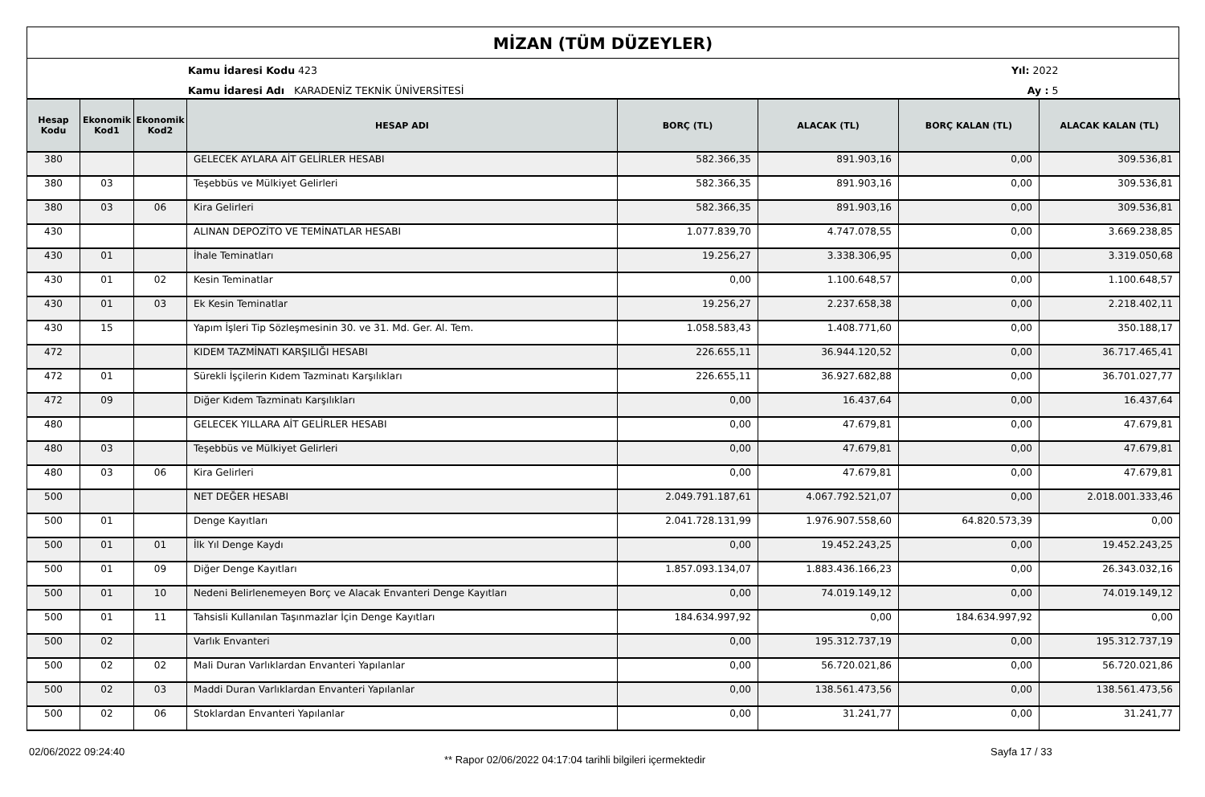MİZAN (TÜM DÜZEYLER)
Kamu İdaresi Kodu 423
Kamu İdaresi Adı KARADENİZ TEKNİK ÜNİVERSİTESİ
Yıl: 2022
Ay : 5
| Hesap Kodu | Ekonomik Kod1 | Ekonomik Kod2 | HESAP ADI | BORÇ (TL) | ALACAK (TL) | BORÇ KALAN (TL) | ALACAK KALAN (TL) |
| --- | --- | --- | --- | --- | --- | --- | --- |
| 380 | | | GELECEK AYLARA AİT GELİRLER HESABI | 582.366,35 | 891.903,16 | 0,00 | 309.536,81 |
| 380 | 03 | | Teşebbüs ve Mülkiyet Gelirleri | 582.366,35 | 891.903,16 | 0,00 | 309.536,81 |
| 380 | 03 | 06 | Kira Gelirleri | 582.366,35 | 891.903,16 | 0,00 | 309.536,81 |
| 430 | | | ALINAN DEPOZİTO VE TEMİNATLAR HESABI | 1.077.839,70 | 4.747.078,55 | 0,00 | 3.669.238,85 |
| 430 | 01 | | İhale Teminatları | 19.256,27 | 3.338.306,95 | 0,00 | 3.319.050,68 |
| 430 | 01 | 02 | Kesin Teminatlar | 0,00 | 1.100.648,57 | 0,00 | 1.100.648,57 |
| 430 | 01 | 03 | Ek Kesin Teminatlar | 19.256,27 | 2.237.658,38 | 0,00 | 2.218.402,11 |
| 430 | 15 | | Yapım İşleri Tip Sözleşmesinin 30. ve 31. Md. Ger. Al. Tem. | 1.058.583,43 | 1.408.771,60 | 0,00 | 350.188,17 |
| 472 | | | KIDEM TAZMİNATI KARŞILIĞI HESABI | 226.655,11 | 36.944.120,52 | 0,00 | 36.717.465,41 |
| 472 | 01 | | Sürekli İşçilerin Kıdem Tazminatı Karşılıkları | 226.655,11 | 36.927.682,88 | 0,00 | 36.701.027,77 |
| 472 | 09 | | Diğer Kıdem Tazminatı Karşılıkları | 0,00 | 16.437,64 | 0,00 | 16.437,64 |
| 480 | | | GELECEK YILLARA AİT GELİRLER HESABI | 0,00 | 47.679,81 | 0,00 | 47.679,81 |
| 480 | 03 | | Teşebbüs ve Mülkiyet Gelirleri | 0,00 | 47.679,81 | 0,00 | 47.679,81 |
| 480 | 03 | 06 | Kira Gelirleri | 0,00 | 47.679,81 | 0,00 | 47.679,81 |
| 500 | | | NET DEĞER HESABI | 2.049.791.187,61 | 4.067.792.521,07 | 0,00 | 2.018.001.333,46 |
| 500 | 01 | | Denge Kayıtları | 2.041.728.131,99 | 1.976.907.558,60 | 64.820.573,39 | 0,00 |
| 500 | 01 | 01 | İlk Yıl Denge Kaydı | 0,00 | 19.452.243,25 | 0,00 | 19.452.243,25 |
| 500 | 01 | 09 | Diğer Denge Kayıtları | 1.857.093.134,07 | 1.883.436.166,23 | 0,00 | 26.343.032,16 |
| 500 | 01 | 10 | Nedeni Belirlenemeyen Borç ve Alacak Envanteri Denge Kayıtları | 0,00 | 74.019.149,12 | 0,00 | 74.019.149,12 |
| 500 | 01 | 11 | Tahsisli Kullanılan Taşınmazlar İçin Denge Kayıtları | 184.634.997,92 | 0,00 | 184.634.997,92 | 0,00 |
| 500 | 02 | | Varlık Envanteri | 0,00 | 195.312.737,19 | 0,00 | 195.312.737,19 |
| 500 | 02 | 02 | Mali Duran Varlıklardan Envanteri Yapılanlar | 0,00 | 56.720.021,86 | 0,00 | 56.720.021,86 |
| 500 | 02 | 03 | Maddi Duran Varlıklardan Envanteri Yapılanlar | 0,00 | 138.561.473,56 | 0,00 | 138.561.473,56 |
| 500 | 02 | 06 | Stoklardan Envanteri Yapılanlar | 0,00 | 31.241,77 | 0,00 | 31.241,77 |
02/06/2022 09:24:40
** Rapor 02/06/2022 04:17:04 tarihli bilgileri içermektedir
Sayfa 17 / 33